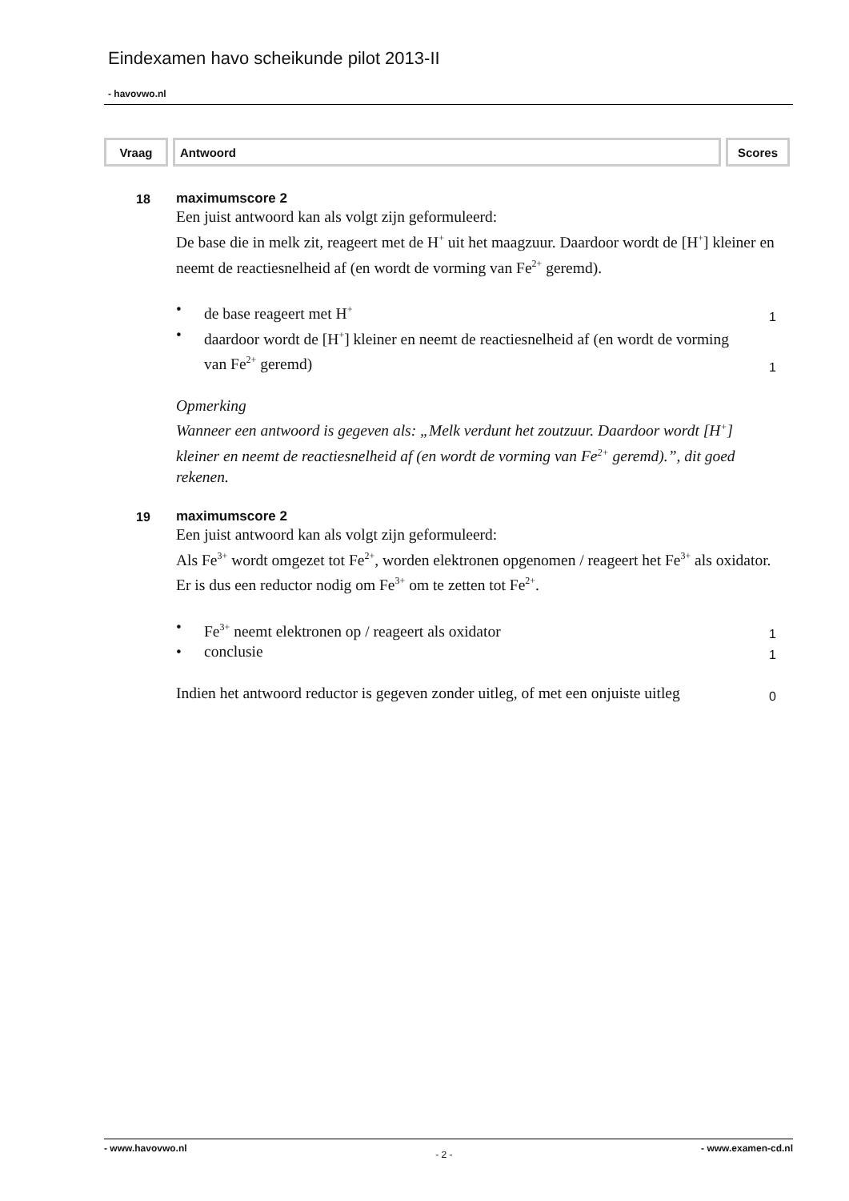Eindexamen havo scheikunde pilot 2013-II
- havovwo.nl
| Vraag | Antwoord | Scores |
18 maximumscore 2
Een juist antwoord kan als volgt zijn geformuleerd:
De base die in melk zit, reageert met de H<sup>+</sup> uit het maagzuur. Daardoor wordt de [H<sup>+</sup>] kleiner en neemt de reactiesnelheid af (en wordt de vorming van Fe<sup>2+</sup> geremd).
• de base reageert met H<sup>+</sup>
1
• daardoor wordt de [H<sup>+</sup>] kleiner en neemt de reactiesnelheid af (en wordt de vorming van Fe<sup>2+</sup> geremd)
1
Opmerking
Wanneer een antwoord is gegeven als: „Melk verdunt het zoutzuur. Daardoor wordt [H<sup>+</sup>] kleiner en neemt de reactiesnelheid af (en wordt de vorming van Fe<sup>2+</sup> geremd).”, dit goed rekenen.
19 maximumscore 2
Een juist antwoord kan als volgt zijn geformuleerd:
Als Fe<sup>3+</sup> wordt omgezet tot Fe<sup>2+</sup>, worden elektronen opgenomen / reageert het Fe<sup>3+</sup> als oxidator. Er is dus een reductor nodig om Fe<sup>3+</sup> om te zetten tot Fe<sup>2+</sup>.
• Fe<sup>3+</sup> neemt elektronen op / reageert als oxidator
1
• conclusie
1
Indien het antwoord reductor is gegeven zonder uitleg, of met een onjuiste uitleg
0
- www.havovwo.nl - 2 - - www.examen-cd.nl